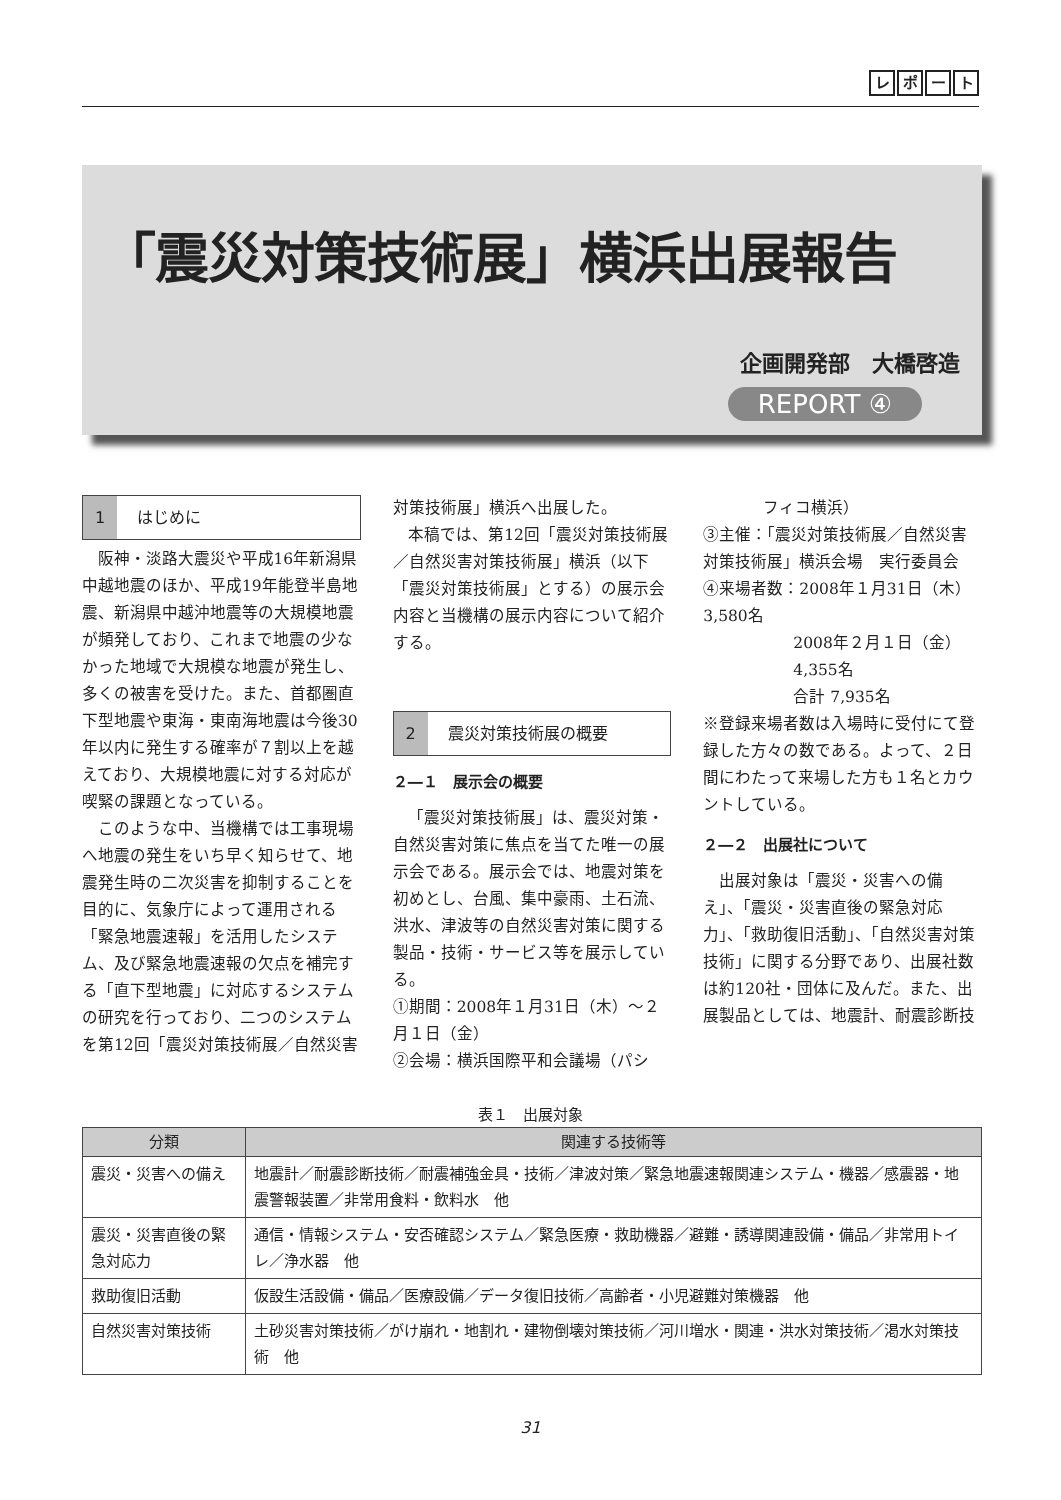レポート
「震災対策技術展」横浜出展報告
企画開発部　大橋啓造
REPORT ④
1 はじめに
阪神・淡路大震災や平成16年新潟県中越地震のほか、平成19年能登半島地震、新潟県中越沖地震等の大規模地震が頻発しており、これまで地震の少なかった地域で大規模な地震が発生し、多くの被害を受けた。また、首都圏直下型地震や東海・東南海地震は今後30年以内に発生する確率が７割以上を越えており、大規模地震に対する対応が喫緊の課題となっている。
このような中、当機構では工事現場へ地震の発生をいち早く知らせて、地震発生時の二次災害を抑制することを目的に、気象庁によって運用される「緊急地震速報」を活用したシステム、及び緊急地震速報の欠点を補完する「直下型地震」に対応するシステムの研究を行っており、二つのシステムを第12回「震災対策技術展／自然災害
対策技術展」横浜へ出展した。
本稿では、第12回「震災対策技術展／自然災害対策技術展」横浜（以下「震災対策技術展」とする）の展示会内容と当機構の展示内容について紹介する。
2 震災対策技術展の概要
２―１　展示会の概要
「震災対策技術展」は、震災対策・自然災害対策に焦点を当てた唯一の展示会である。展示会では、地震対策を初めとし、台風、集中豪雨、土石流、洪水、津波等の自然災害対策に関する製品・技術・サービス等を展示している。
①期間：2008年１月31日（木）～２月１日（金）
②会場：横浜国際平和会議場（パシ
フィコ横浜）
③主催：「震災対策技術展／自然災害対策技術展」横浜会場　実行委員会
④来場者数：2008年１月31日（木） 3,580名
2008年２月１日（金） 4,355名
合計 7,935名
※登録来場者数は入場時に受付にて登録した方々の数である。よって、２日間にわたって来場した方も１名とカウントしている。
２―２　出展社について
出展対象は「震災・災害への備え」、「震災・災害直後の緊急対応力」、「救助復旧活動」、「自然災害対策技術」に関する分野であり、出展社数は約120社・団体に及んだ。また、出展製品としては、地震計、耐震診断技
表１　出展対象
| 分類 | 関連する技術等 |
| --- | --- |
| 震災・災害への備え | 地震計／耐震診断技術／耐震補強金具・技術／津波対策／緊急地震速報関連システム・機器／感震器・地震警報装置／非常用食料・飲料水 他 |
| 震災・災害直後の緊急対応力 | 通信・情報システム・安否確認システム／緊急医療・救助機器／避難・誘導関連設備・備品／非常用トイレ／浄水器 他 |
| 救助復旧活動 | 仮設生活設備・備品／医療設備／データ復旧技術／高齢者・小児避難対策機器 他 |
| 自然災害対策技術 | 土砂災害対策技術／がけ崩れ・地割れ・建物倒壊対策技術／河川増水・関連・洪水対策技術／渇水対策技術 他 |
31